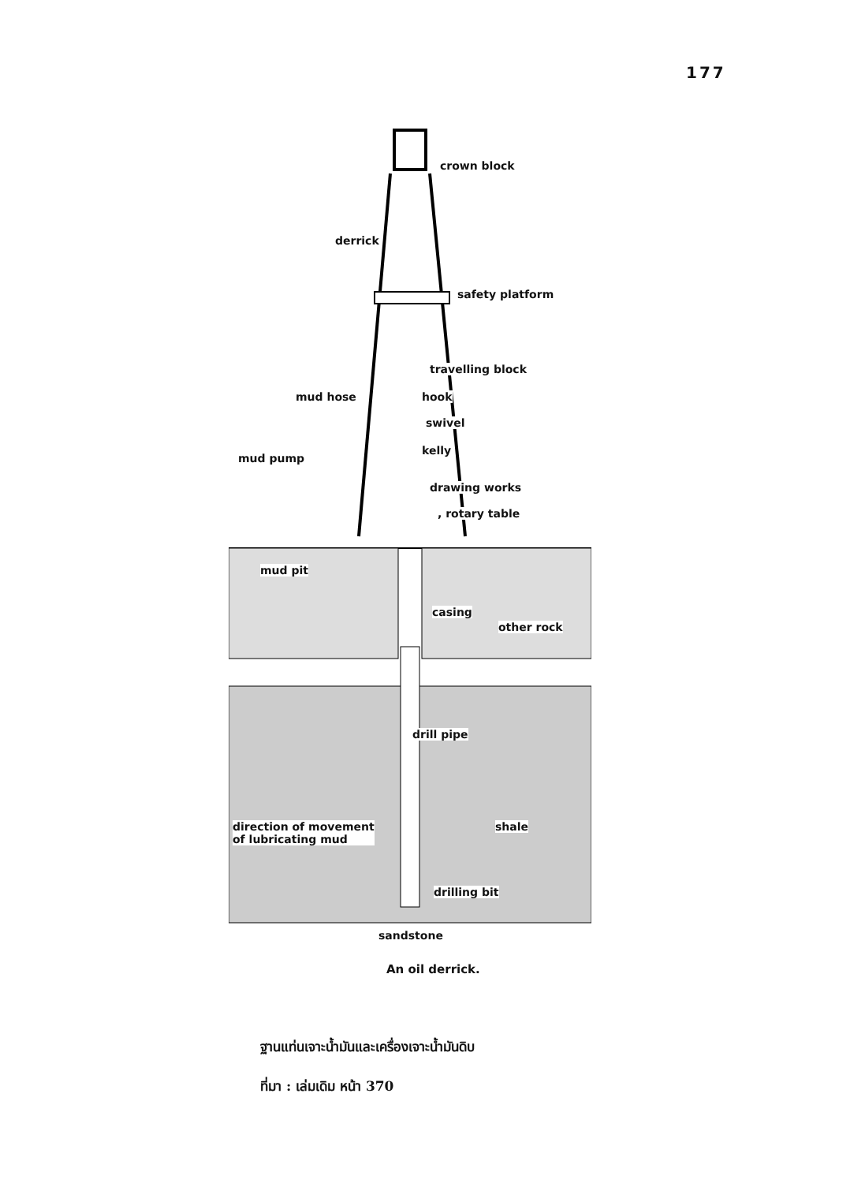177
crown block
derrick
safety platform
travelling block
mud hose hook
swivel
kelly
mud pump
drawing works
, rotary table
mud pit
casing
other rock
drill pipe
direction of movement
of lubricating mud
shale
drilling bit
sandstone
An oil derrick.
ฐานแท่นเจาะน้ำมันและเครื่องเจาะน้ำมันดิบ
ที่มา : เล่มเดิม หน้า 370